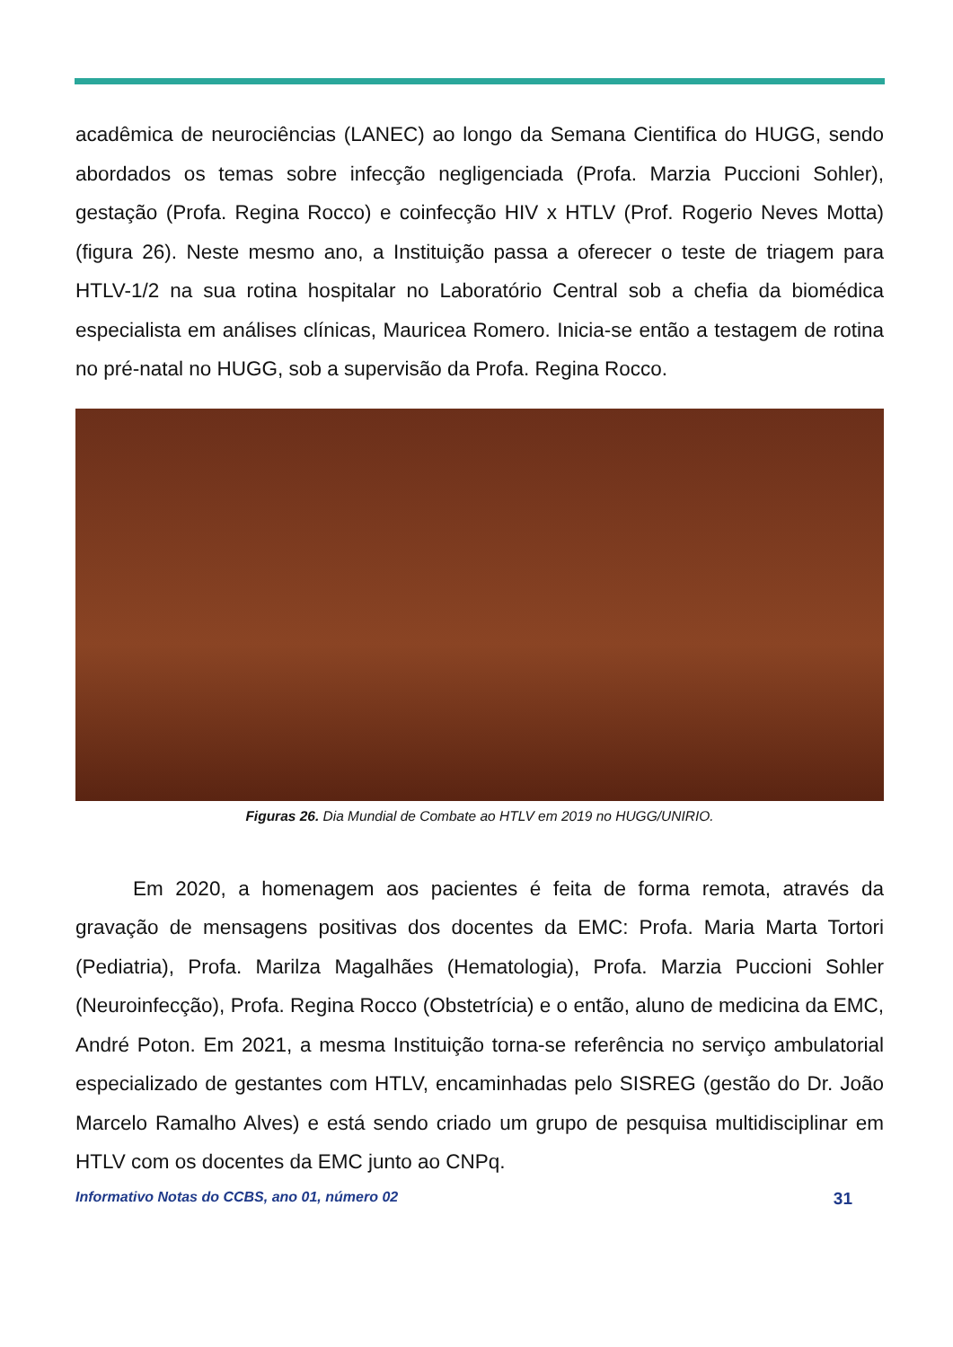acadêmica de neurociências (LANEC) ao longo da Semana Cientifica do HUGG, sendo abordados os temas sobre infecção negligenciada (Profa. Marzia Puccioni Sohler), gestação (Profa. Regina Rocco) e coinfecção HIV x HTLV (Prof. Rogerio Neves Motta) (figura 26). Neste mesmo ano, a Instituição passa a oferecer o teste de triagem para HTLV-1/2 na sua rotina hospitalar no Laboratório Central sob a chefia da biomédica especialista em análises clínicas, Mauricea Romero. Inicia-se então a testagem de rotina no pré-natal no HUGG, sob a supervisão da Profa. Regina Rocco.
Figuras 26. Dia Mundial de Combate ao HTLV em 2019 no HUGG/UNIRIO.
Em 2020, a homenagem aos pacientes é feita de forma remota, através da gravação de mensagens positivas dos docentes da EMC: Profa. Maria Marta Tortori (Pediatria), Profa. Marilza Magalhães (Hematologia), Profa. Marzia Puccioni Sohler (Neuroinfecção), Profa. Regina Rocco (Obstetrícia) e o então, aluno de medicina da EMC, André Poton. Em 2021, a mesma Instituição torna-se referência no serviço ambulatorial especializado de gestantes com HTLV, encaminhadas pelo SISREG (gestão do Dr. João Marcelo Ramalho Alves) e está sendo criado um grupo de pesquisa multidisciplinar em HTLV com os docentes da EMC junto ao CNPq.
Informativo Notas do CCBS, ano 01, número 02 31